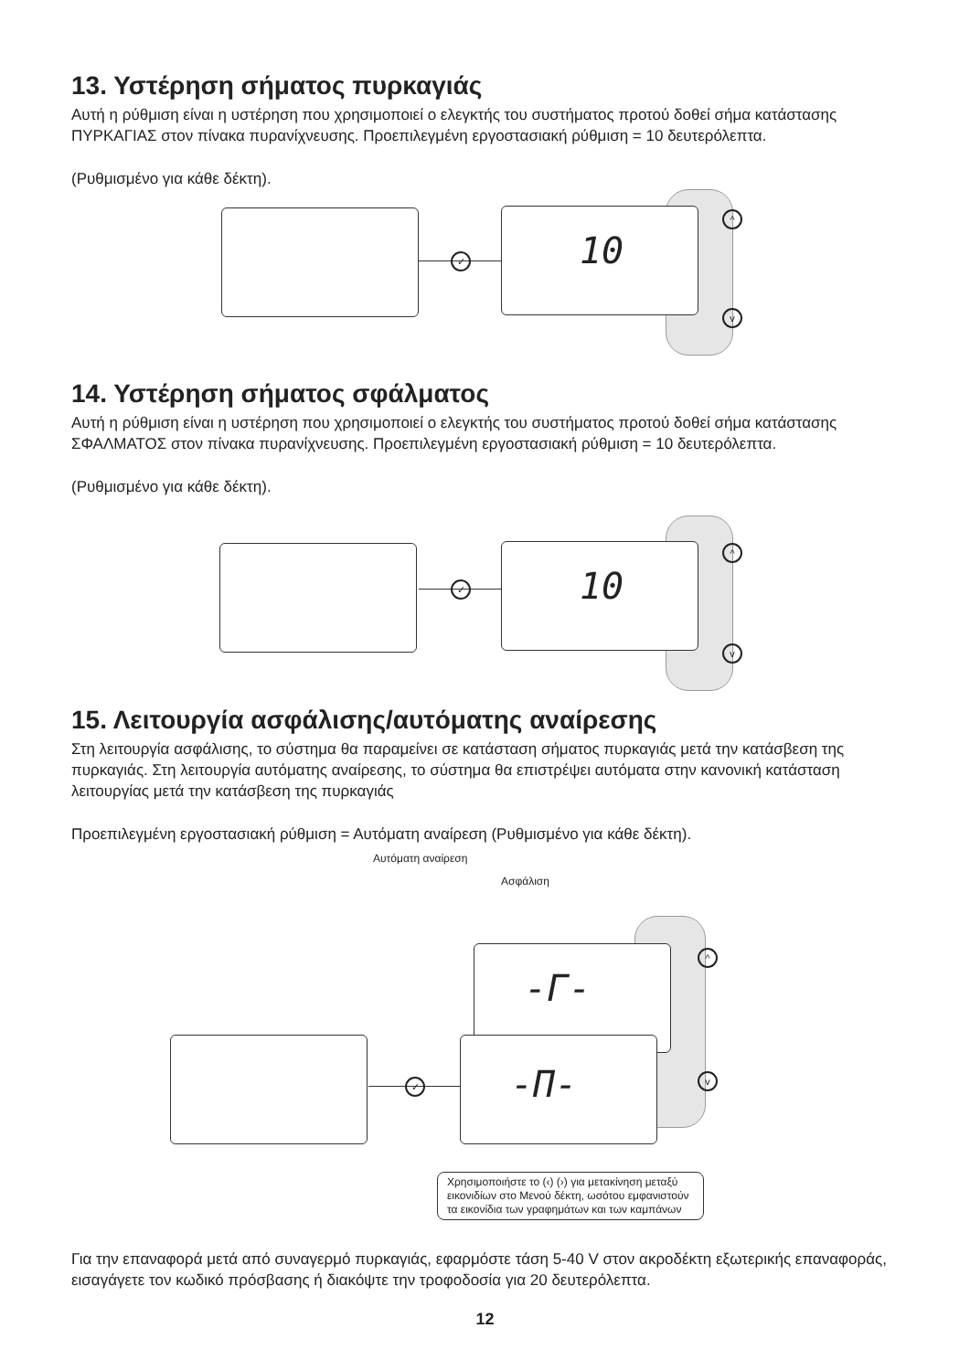13. Υστέρηση σήματος πυρκαγιάς
Αυτή η ρύθμιση είναι η υστέρηση που χρησιμοποιεί ο ελεγκτής του συστήματος προτού δοθεί σήμα κατάστασης ΠΥΡΚΑΓΙΑΣ στον πίνακα πυρανίχνευσης. Προεπιλεγμένη εργοστασιακή ρύθμιση = 10 δευτερόλεπτα.
(Ρυθμισμένο για κάθε δέκτη).
✓
10 ^
v
14. Υστέρηση σήματος σφάλματος
Αυτή η ρύθμιση είναι η υστέρηση που χρησιμοποιεί ο ελεγκτής του συστήματος προτού δοθεί σήμα κατάστασης ΣΦΑΛΜΑΤΟΣ στον πίνακα πυρανίχνευσης. Προεπιλεγμένη εργοστασιακή ρύθμιση = 10 δευτερόλεπτα.
(Ρυθμισμένο για κάθε δέκτη).
✓
10 ^
v
15. Λειτουργία ασφάλισης/αυτόματης αναίρεσης
Στη λειτουργία ασφάλισης, το σύστημα θα παραμείνει σε κατάσταση σήματος πυρκαγιάς μετά την κατάσβεση της πυρκαγιάς. Στη λειτουργία αυτόματης αναίρεσης, το σύστημα θα επιστρέψει αυτόματα στην κανονική κατάσταση λειτουργίας μετά την κατάσβεση της πυρκαγιάς
Προεπιλεγμένη εργοστασιακή ρύθμιση = Αυτόματη αναίρεση (Ρυθμισμένο για κάθε δέκτη).
Αυτόματη αναίρεση
Ασφάλιση
-Γ-
✓
-Π-
^
v
Χρησιμοποιήστε το (‹) (›) για μετακίνηση μεταξύ εικονιδίων στο Μενού δέκτη, ωσότου εμφανιστούν τα εικονίδια των γραφημάτων και των καμπάνων
Για την επαναφορά μετά από συναγερμό πυρκαγιάς, εφαρμόστε τάση 5-40 V στον ακροδέκτη εξωτερικής επαναφοράς, εισαγάγετε τον κωδικό πρόσβασης ή διακόψτε την τροφοδοσία για 20 δευτερόλεπτα.
12